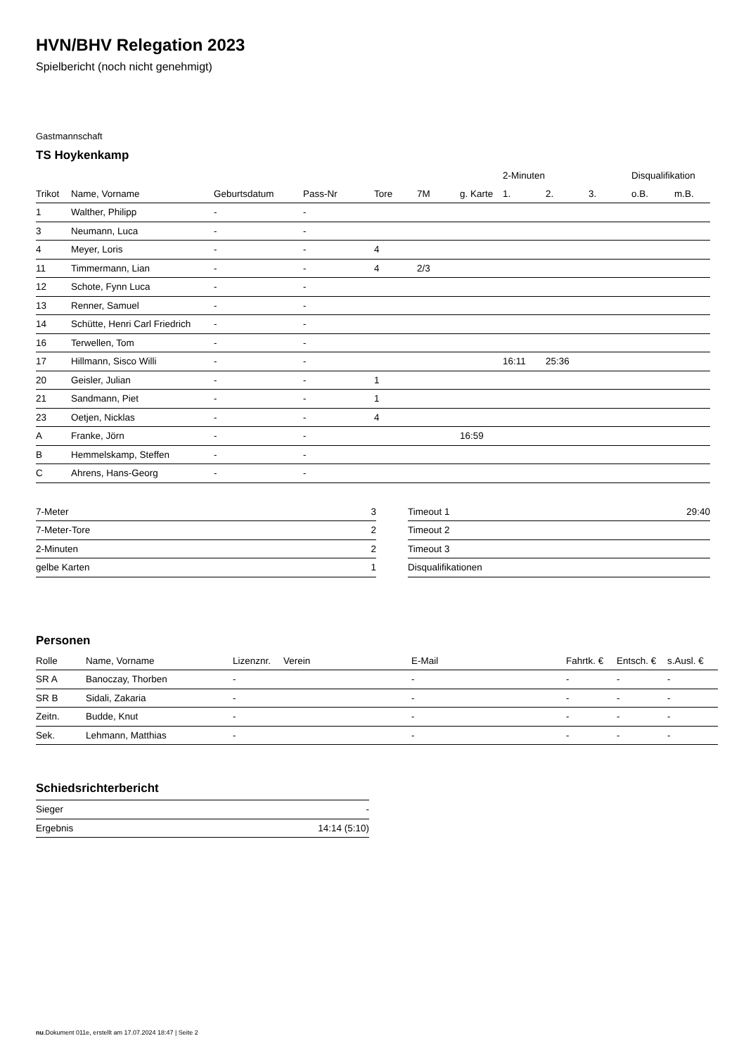HVN/BHV Relegation 2023
Spielbericht (noch nicht genehmigt)
Gastmannschaft
TS Hoykenkamp
| | | | | | | | 2-Minuten | | | Disqualifikation | |
| --- | --- | --- | --- | --- | --- | --- | --- | --- | --- | --- | --- |
| Trikot | Name, Vorname | Geburtsdatum | Pass-Nr | Tore | 7M | g. Karte | 1. | 2. | 3. | o.B. | m.B. |
| 1 | Walther, Philipp | - | - | | | | | | | | |
| 3 | Neumann, Luca | - | - | | | | | | | | |
| 4 | Meyer, Loris | - | - | 4 | | | | | | | |
| 11 | Timmermann, Lian | - | - | 4 | 2/3 | | | | | | |
| 12 | Schote, Fynn Luca | - | - | | | | | | | | |
| 13 | Renner, Samuel | - | - | | | | | | | | |
| 14 | Schütte, Henri Carl Friedrich | - | - | | | | | | | | |
| 16 | Terwellen, Tom | - | - | | | | | | | | |
| 17 | Hillmann, Sisco Willi | - | - | | | | 16:11 | 25:36 | | | |
| 20 | Geisler, Julian | - | - | 1 | | | | | | | |
| 21 | Sandmann, Piet | - | - | 1 | | | | | | | |
| 23 | Oetjen, Nicklas | - | - | 4 | | | | | | | |
| A | Franke, Jörn | - | - | | | 16:59 | | | | | |
| B | Hemmelskamp, Steffen | - | - | | | | | | | | |
| C | Ahrens, Hans-Georg | - | - | | | | | | | | |
| 7-Meter | 3 |
| 7-Meter-Tore | 2 |
| 2-Minuten | 2 |
| gelbe Karten | 1 |
| Timeout 1 | 29:40 |
| Timeout 2 | |
| Timeout 3 | |
| Disqualifikationen | |
Personen
| Rolle | Name, Vorname | Lizenznr. | Verein | E-Mail | Fahrtk. € | Entsch. € | s.Ausl. € |
| --- | --- | --- | --- | --- | --- | --- | --- |
| SR A | Banoczay, Thorben | - | | - | - | - | - |
| SR B | Sidali, Zakaria | - | | - | - | - | - |
| Zeitn. | Budde, Knut | - | | - | - | - | - |
| Sek. | Lehmann, Matthias | - | | - | - | - | - |
Schiedsrichterbericht
| Sieger | - |
| Ergebnis | 14:14 (5:10) |
nu.Dokument 011e, erstellt am 17.07.2024 18:47 | Seite 2